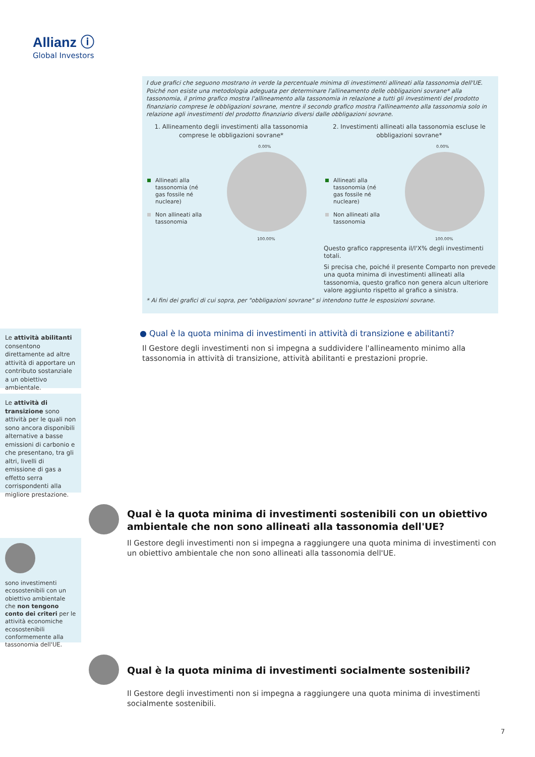Allianz ⓘ
Global Investors
I due grafici che seguono mostrano in verde la percentuale minima di investimenti allineati alla tassonomia dell'UE. Poiché non esiste una metodologia adeguata per determinare l'allineamento delle obbligazioni sovrane* alla tassonomia, il primo grafico mostra l'allineamento alla tassonomia in relazione a tutti gli investimenti del prodotto finanziario comprese le obbligazioni sovrane, mentre il secondo grafico mostra l'allineamento alla tassonomia solo in relazione agli investimenti del prodotto finanziario diversi dalle obbligazioni sovrane.
1. Allineamento degli investimenti alla tassonomia
comprese le obbligazioni sovrane*
0.00%
Allineati alla tassonomia (né gas fossile né nucleare)
Non allineati alla tassonomia
100.00%
2. Investimenti allineati alla tassonomia escluse le
obbligazioni sovrane*
0.00%
Allineati alla tassonomia (né gas fossile né nucleare)
Non allineati alla tassonomia
100.00%
Questo grafico rappresenta il/l'X% degli investimenti totali.
Si precisa che, poiché il presente Comparto non prevede una quota minima di investimenti allineati alla tassonomia, questo grafico non genera alcun ulteriore valore aggiunto rispetto al grafico a sinistra.
* Ai fini dei grafici di cui sopra, per "obbligazioni sovrane" si intendono tutte le esposizioni sovrane.
Le attività abilitanti consentono direttamente ad altre attività di apportare un contributo sostanziale a un obiettivo ambientale.
Le attività di transizione sono attività per le quali non sono ancora disponibili alternative a basse emissioni di carbonio e che presentano, tra gli altri, livelli di emissione di gas a effetto serra corrispondenti alla migliore prestazione.
● Qual è la quota minima di investimenti in attività di transizione e abilitanti?
Il Gestore degli investimenti non si impegna a suddividere l'allineamento minimo alla tassonomia in attività di transizione, attività abilitanti e prestazioni proprie.
Qual è la quota minima di investimenti sostenibili con un obiettivo ambientale che non sono allineati alla tassonomia dell'UE?
Il Gestore degli investimenti non si impegna a raggiungere una quota minima di investimenti con un obiettivo ambientale che non sono allineati alla tassonomia dell'UE.
sono investimenti ecosostenibili con un obiettivo ambientale che non tengono conto dei criteri per le attività economiche ecosostenibili conformemente alla tassonomia dell'UE.
Qual è la quota minima di investimenti socialmente sostenibili?
Il Gestore degli investimenti non si impegna a raggiungere una quota minima di investimenti socialmente sostenibili.
7